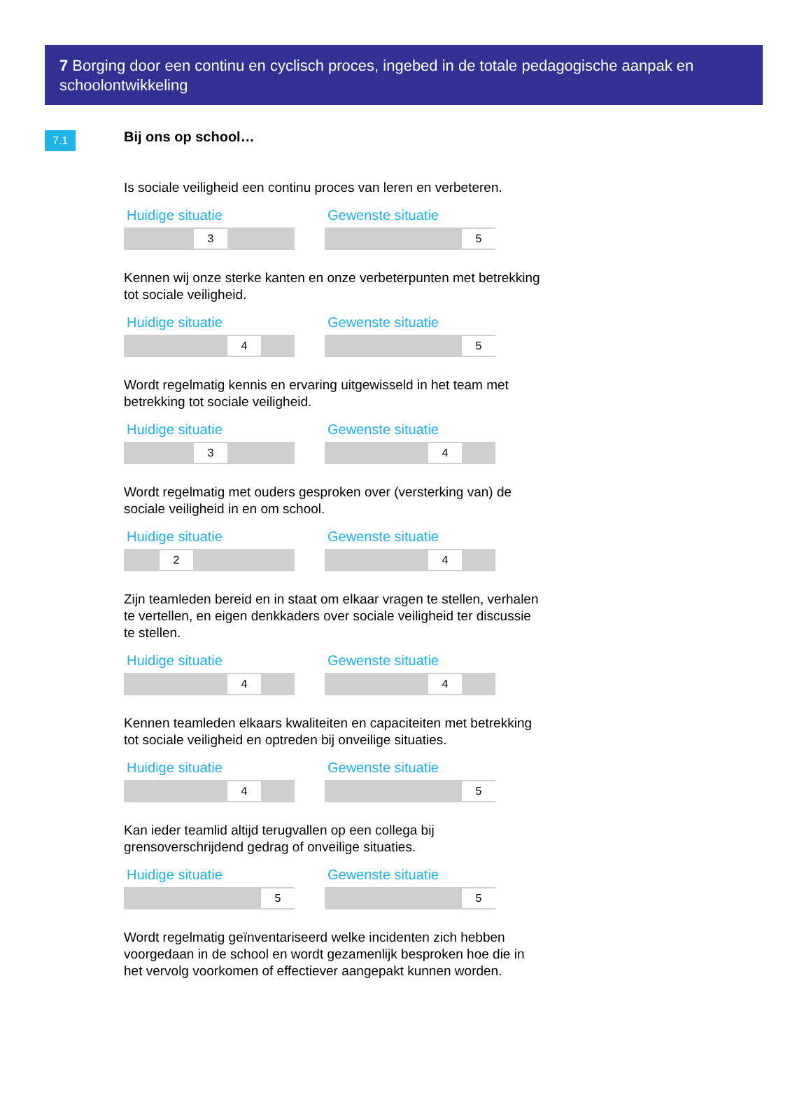7 Borging door een continu en cyclisch proces, ingebed in de totale pedagogische aanpak en schoolontwikkeling
7.1
Bij ons op school…
Is sociale veiligheid een continu proces van leren en verbeteren.
Huidige situatie
3
Gewenste situatie
5
Kennen wij onze sterke kanten en onze verbeterpunten met betrekking tot sociale veiligheid.
Huidige situatie
4
Gewenste situatie
5
Wordt regelmatig kennis en ervaring uitgewisseld in het team met betrekking tot sociale veiligheid.
Huidige situatie
3
Gewenste situatie
4
Wordt regelmatig met ouders gesproken over (versterking van) de sociale veiligheid in en om school.
Huidige situatie
2
Gewenste situatie
4
Zijn teamleden bereid en in staat om elkaar vragen te stellen, verhalen te vertellen, en eigen denkkaders over sociale veiligheid ter discussie te stellen.
Huidige situatie
4
Gewenste situatie
4
Kennen teamleden elkaars kwaliteiten en capaciteiten met betrekking tot sociale veiligheid en optreden bij onveilige situaties.
Huidige situatie
4
Gewenste situatie
5
Kan ieder teamlid altijd terugvallen op een collega bij grensoverschrijdend gedrag of onveilige situaties.
Huidige situatie
5
Gewenste situatie
5
Wordt regelmatig geïnventariseerd welke incidenten zich hebben voorgedaan in de school en wordt gezamenlijk besproken hoe die in het vervolg voorkomen of effectiever aangepakt kunnen worden.